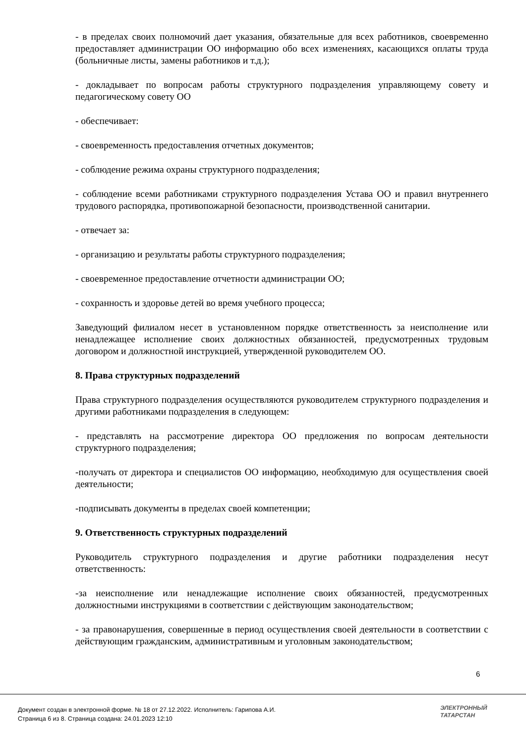- в пределах своих полномочий дает указания, обязательные для всех работников, своевременно предоставляет администрации ОО информацию обо всех изменениях, касающихся оплаты труда (больничные листы, замены работников и т.д.);
- докладывает по вопросам работы структурного подразделения управляющему совету и педагогическому совету ОО
- обеспечивает:
- своевременность предоставления отчетных документов;
- соблюдение режима охраны структурного подразделения;
- соблюдение всеми работниками структурного подразделения Устава ОО и правил внутреннего трудового распорядка, противопожарной безопасности, производственной санитарии.
- отвечает за:
- организацию и результаты работы структурного подразделения;
- своевременное предоставление отчетности администрации ОО;
- сохранность и здоровье детей во время учебного процесса;
Заведующий филиалом несет в установленном порядке ответственность за неисполнение или ненадлежащее исполнение своих должностных обязанностей, предусмотренных трудовым договором и должностной инструкцией, утвержденной руководителем ОО.
8. Права структурных подразделений
Права структурного подразделения осуществляются руководителем структурного подразделения и другими работниками подразделения в следующем:
- представлять на рассмотрение директора ОО предложения по вопросам деятельности структурного подразделения;
-получать от директора и специалистов ОО информацию, необходимую для осуществления своей деятельности;
-подписывать документы в пределах своей компетенции;
9. Ответственность структурных подразделений
Руководитель структурного подразделения и другие работники подразделения несут ответственность:
-за неисполнение или ненадлежащие исполнение своих обязанностей, предусмотренных должностными инструкциями в соответствии с действующим законодательством;
- за правонарушения, совершенные в период осуществления своей деятельности в соответствии с действующим гражданским, административным и уголовным законодательством;
6
Документ создан в электронной форме. № 18 от 27.12.2022. Исполнитель: Гарипова А.И.
Страница 6 из 8. Страница создана: 24.01.2023 12:10
ЭЛЕКТРОННЫЙ
ТАТАРСТАН